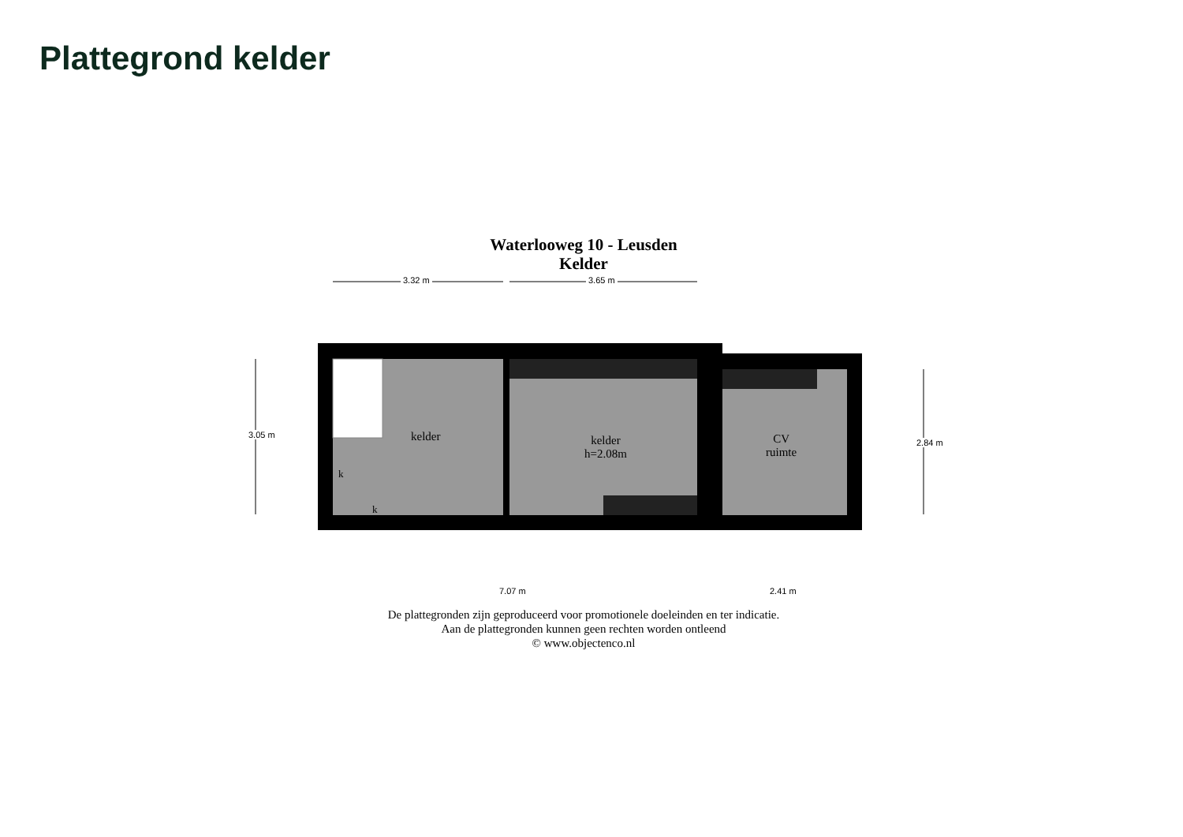Plattegrond kelder
Waterlooweg 10 - Leusden
Kelder
3.32 m 3.65 m
7.07 m 2.41 m
3.05 m
2.84 m kelder kelder
h=2.08m
CV
ruimte
k
k
De plattegronden zijn geproduceerd voor promotionele doeleinden en ter indicatie.
Aan de plattegronden kunnen geen rechten worden ontleend
© www.objectenco.nl